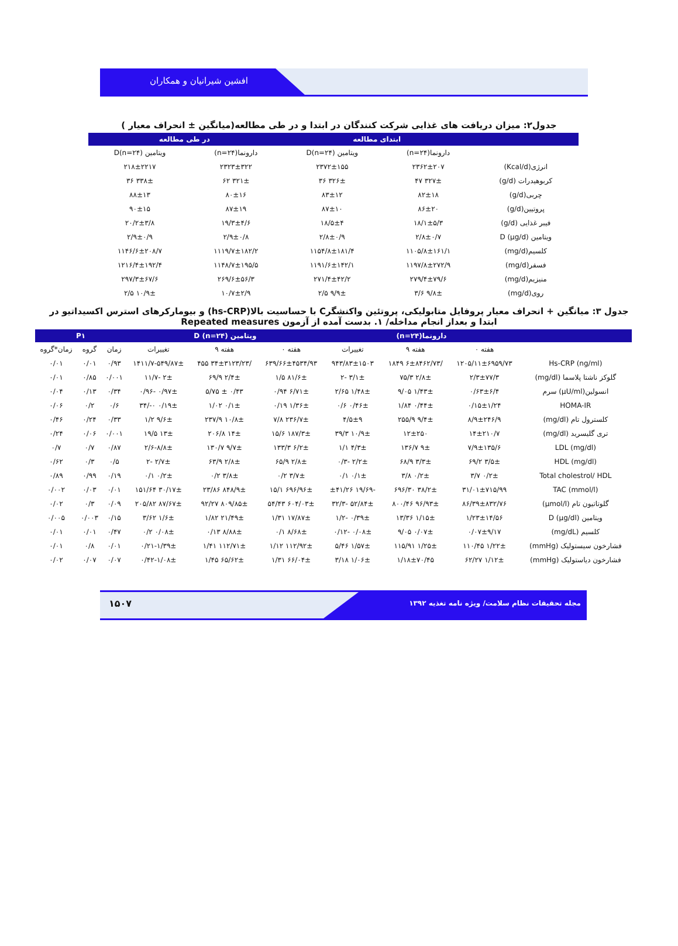افشین شیرانیان و همکاران
جدول۲: میزان دریافت های غذایی شرکت کنندگان در ابتدا و در طی مطالعه(میانگین ± انحراف معیار )
| | ابتدای مطالعه | | در طی مطالعه | |
| --- | --- | --- | --- | --- |
| | دارونما(n=۲۴) | ویتامین D(n=۲۴) | دارونما(n=۲۴) | ویتامین D(n=۲۴) |
| انرژی(Kcal/d) | ۲۳۶۲±۲۰۷ | ۲۳۷۲±۱۵۵ | ۲۳۲۳±۳۲۲ | ۲۱۸±۲۲۱۷ |
| کربوهیدرات (g/d) | ۳۲۷± ۴۷ | ۳۲۶± ۳۶ | ۳۲۱± ۶۲ | ۳۳۸± ۳۶ |
| چربی(g/d) | ۸۲±۱۸ | ۸۳±۱۲ | ۸۰±۱۶ | ۸۸±۱۳ |
| پروتیین(g/d) | ۸۶±۲۰ | ۸۷±۱۰ | ۸۷±۱۹ | ۹۰±۱۵ |
| فیبر غذایی (g/d) | ۱۸/۱±۵/۳ | ۱۸/۵±۴ | ۱۹/۳±۴/۶ | ۲۰/۲±۳/۸ |
| ویتامین D (µg/d) | ۲/۸±۰/۷ | ۲/۸±۰/۹ | ۲/۹±۰/۸ | ۲/۹±۰/۹ |
| کلسیم(mg/d) | ۱۱۰۵/۸±۱۶۱/۱ | ۱۱۵۴/۸±۱۸۱/۴ | ۱۱۱۹/۷±۱۸۲/۲ | ۱۱۴۶/۶±۲۰۸/۷ |
| فسفر(mg/d) | ۱۱۹۷/۸±۲۷۲/۹ | ۱۱۹۱/۶±۱۴۲/۱ | ۱۱۴۸/۷±۱۹۵/۵ | ۱۲۱۶/۴±۱۹۲/۴ |
| منیزیم(mg/d) | ۲۷۹/۴±۷۹/۶ | ۲۷۱/۴±۴۲/۲ | ۲۶۹/۶±۵۶/۳ | ۲۹۷/۳±۶۷/۶ |
| روی(mg/d) | ۹/۸± ۳/۶ | ۹/۹± ۲/۵ | ۱۰/۷±۲/۹ | ۱۰/۹± ۲/۵ |
جدول ۳: میانگین + انحراف معیار پروفایل متابولیکی، پروتئین واکنشگرC با حساسیت بالا(hs-CRP) و بیومارکرهای استرس اکسیداتیو در
ابتدا و بعداز انجام مداخله/ ۱. بدست آمده از آزمون Repeated measures
| | دارونما(n=۲۴) | | | ویتامین D (n=۲۴) | | | P۱ | | |
| --- | --- | --- | --- | --- | --- | --- | --- | --- | --- |
| | هفته ۰ | هفته ۹ | تغییرات | هفته ۰ | هفته ۹ | تغییرات | زمان | گروه | زمان*گروه |
| Hs-CRP (ng/ml) | ۱۲۰۵/۱۱±۶۹۵۹/۷۳ | /۶±۸۴۶۲/۷۳ ۱۸۴۹ | ۹۴۳/۸۳±۱۵۰۳ | ۶۳۹/۶۶±۴۵۳۴/۹۳ | /۳۴±۳۱۲۳/۲۳ ۴۵۵ | ۵۴۹/۸۷±-۱۴۱۱/۷ | ۰/۹۳ | ۰/۰۱ | ۰/۰۱ |
| گلوکز ناشتا پلاسما (mg/dl) | ۲/۳±۷۷/۳ | ۲/۸± ۷۵/۳ | ۳/۱± -۲ | ۸۱/۶± ۱/۵ | ۲/۴± ۶۹/۹ | ۲± -۱۱/۷ | ۰/۰۰۱ | ۰/۸۵ | ۰/۰۱ |
| انسولین(µU/ml) سرم | ۰/۶۳±۶/۴ | ۱/۴۳± ۹/۰۵ | ۱/۴۸± ۲/۶۵ | ۶/۷۱± ۰/۹۴ | ۰/۴۳ ± ۵/۷۵ | ۰/۹۷± -۰/۹۶ | ۰/۳۴ | ۰/۱۳ | ۰/۰۴ |
| HOMA-IR | ۰/۱۵±۱/۲۴ | ۰/۴۴± ۱/۸۴ | ۰/۴۶± ۰/۶ | ۱/۳۶± ۰/۱۹ | ۰/۱± ۱/۰۲ | ۰/۱۹± ۰-/۳۴ | ۰/۶ | ۰/۲ | ۰/۰۶ |
| کلسترول تام (mg/dl) | ۸/۹±۲۴۶/۹ | ۹/۴± ۲۵۵/۹ | ۴/۵±۹ | ۲۳۶/۷± ۷/۸ | ۱۰/۸± ۲۳۷/۹ | ۹/۶± ۱/۲ | ۰/۳۳ | ۰/۲۴ | ۰/۴۶ |
| تری گلیسرید (mg/dl) | ۱۴±۲۱۰/۷ | ۱۲±۲۵۰ | ۱۰/۹± ۳۹/۳ | ۱۸۷/۳± ۱۵/۶ | ۱۴± ۲۰۶/۸ | ۱۳± ۱۹/۵ | ۰/۰۰۱ | ۰/۰۶ | ۰/۲۴ |
| LDL (mg/dl) | ۷/۹±۱۳۵/۶ | ۹± ۱۳۶/۷ | ۴/۳± ۱/۱ | ۶/۲± ۱۳۳/۳ | ۹/۷± ۱۳۰/۷ | ۸/۸±-۲/۶ | ۰/۸۷ | ۰/۷ | ۰/۷ |
| HDL (mg/dl) | ۳/۵± ۶۹/۲ | ۳/۳± ۶۸/۹ | ۲/۲± -۰/۳ | ۲/۸± ۶۵/۹ | ۲/۸± ۶۳/۹ | ۲/۷± -۲ | ۰/۵ | ۰/۳ | ۰/۶۲ |
| Total cholestrol/ HDL | ۰/۲± ۳/۷ | ۰/۲± ۳/۸ | ۰/۱± ۰/۱ | ۳/۷± ۰/۲ | ۳/۸± ۰/۲ | ۰/۲± ۰/۱ | ۰/۱۹ | ۰/۹۹ | ۰/۸۹ |
| TAC (mmol/l) | ۳۱/۰۱±۷۱۵/۹۹ | ۳۸/۲± ۶۹۶/۳۰ | -۱۹/۶۹ ±۴۱/۲۶ | ۶۹۶/۹۶± ۱۵/۱ | ۸۴۸/۹± ۲۳/۸۶ | ۳۰/۱۷± ۱۵۱/۶۴ | ۰/۰۱ | ۰/۰۳ | ۰/۰۰۲ |
| گلوتاتیون تام (µmol/l) | ۸۶/۳۹±۸۳۲/۷۶ | ۹۶/۹۳± ۸۰۰/۴۶ | ۵۲/۸۴± -۳۲/۳ | ۶۰۴/۰۳± ۵۴/۴۳ | ۸۰۹/۸۵± ۹۲/۲۷ | ۸۷/۶۷± ۲۰۵/۸۲ | ۰/۰۹ | ۰/۳ | ۰/۰۲ |
| ویتامین D (µg/dl) | ۱/۲۳±۱۴/۵۶ | ۱/۱۵± ۱۳/۳۶ | ۰/۳۹± -۱/۲ | ۱۷/۸۷± ۱/۳۱ | ۲۱/۴۹± ۱/۸۲ | ۱/۶± ۳/۶۲ | ۰/۱۵ | ۰/۰۰۳ | ۰/۰۰۵ |
| کلسیم (mg/dL) | ۰/۰۷±۹/۱۷ | ۰/۰۷± ۹/۰۵ | ۰/۰۸± -۰/۱۲ | ۸/۶۸± ۰/۱ | ۸/۸۸± ۰/۱۳ | ۰/۰۸± ۰/۲ | ۰/۴۷ | ۰/۰۱ | ۰/۰۱ |
| فشارخون سیستولیک (mmHg) | ۱/۲۲± ۱۱۰/۴۵ | ۱/۲۵± ۱۱۵/۹۱ | ۱/۵۷± ۵/۴۶ | ۱۱۲/۹۲± ۱/۱۲ | ۱۱۲/۷۱± ۱/۴۱ | ۱/۳۹±-۰/۲۱ | ۰/۰۱ | ۰/۸ | ۰/۰۱ |
| فشارخون دیاستولیک (mmHg) | ۱/۱۲± ۶۲/۲۷ | ۱/۱۸±۷۰/۴۵ | ۱/۰۶± ۳/۱۸ | ۶۶/۰۴± ۱/۳۱ | ۶۵/۶۲± ۱/۴۵ | ۱/۰۸±-۰/۴۲ | ۰/۰۷ | ۰/۰۷ | ۰/۰۲ |
۱۵۰۷ مجله تحقیقات نظام سلامت/ ویژه نامه تغذیه ۱۳۹۲